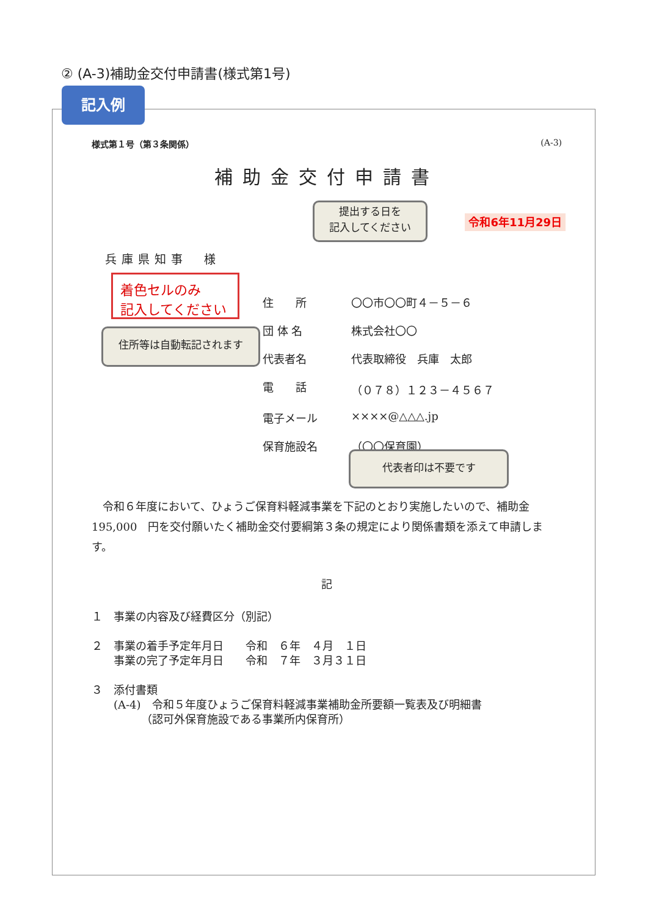② (A-3)補助金交付申請書(様式第1号)
記入例
様式第１号（第３条関係） (A-3)
補助金交付申請書
令和6年11月29日
兵庫県知事　様
住　　所 〇〇市〇〇町４－５－６
団 体 名 株式会社〇〇
代表者名 代表取締役　兵庫　太郎
電　　話 （０７８）１２３－４５６７
電子メール ××××@△△△.jp
保育施設名 （〇〇保育園）
　令和６年度において、ひょうご保育料軽減事業を下記のとおり実施したいので、補助金　195,000　円を交付願いたく補助金交付要綱第３条の規定により関係書類を添えて申請します。
記
１　事業の内容及び経費区分（別記）
２　事業の着手予定年月日　　令和　６年　４月　１日
　　事業の完了予定年月日　　令和　７年　３月３１日
３　添付書類
　　(A-4)　令和５年度ひょうご保育料軽減事業補助金所要額一覧表及び明細書
　　　　　（認可外保育施設である事業所内保育所）
提出する日を
記入してください
着色セルのみ
記入してください
住所等は自動転記されます
代表者印は不要です